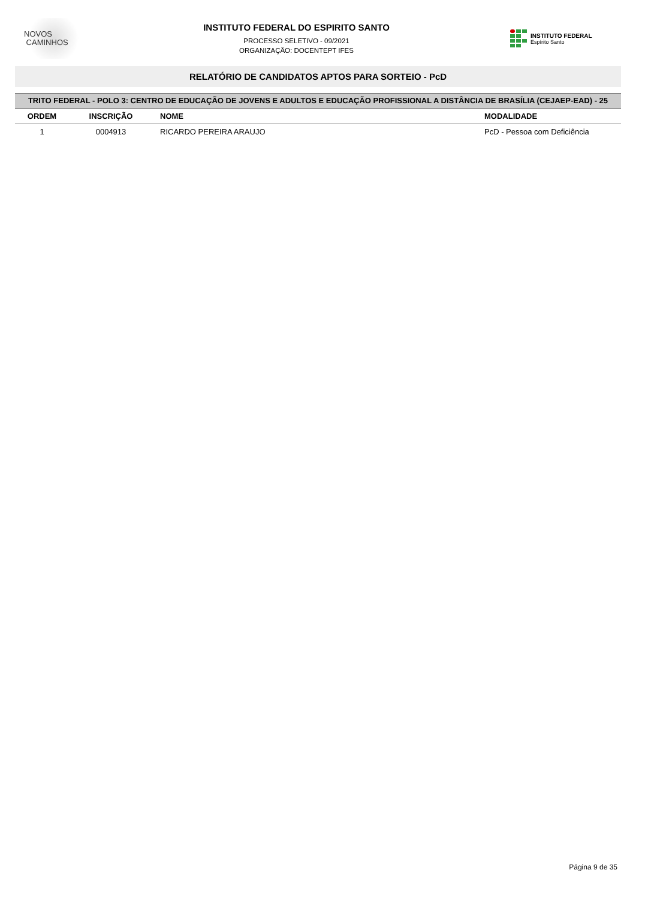NOVOS
CAMINHOS
INSTITUTO FEDERAL DO ESPIRITO SANTO
PROCESSO SELETIVO - 09/2021
ORGANIZAÇÃO: DOCENTEPT IFES
INSTITUTO FEDERAL
Espírito Santo
RELATÓRIO DE CANDIDATOS APTOS PARA SORTEIO - PcD
TRITO FEDERAL - POLO 3: CENTRO DE EDUCAÇÃO DE JOVENS E ADULTOS E EDUCAÇÃO PROFISSIONAL A DISTÂNCIA DE BRASÍLIA (CEJAEP-EAD) - 25
| ORDEM | INSCRIÇÃO | NOME | MODALIDADE |
| --- | --- | --- | --- |
| 1 | 0004913 | RICARDO PEREIRA ARAUJO | PcD - Pessoa com Deficiência |
Página 9 de 35